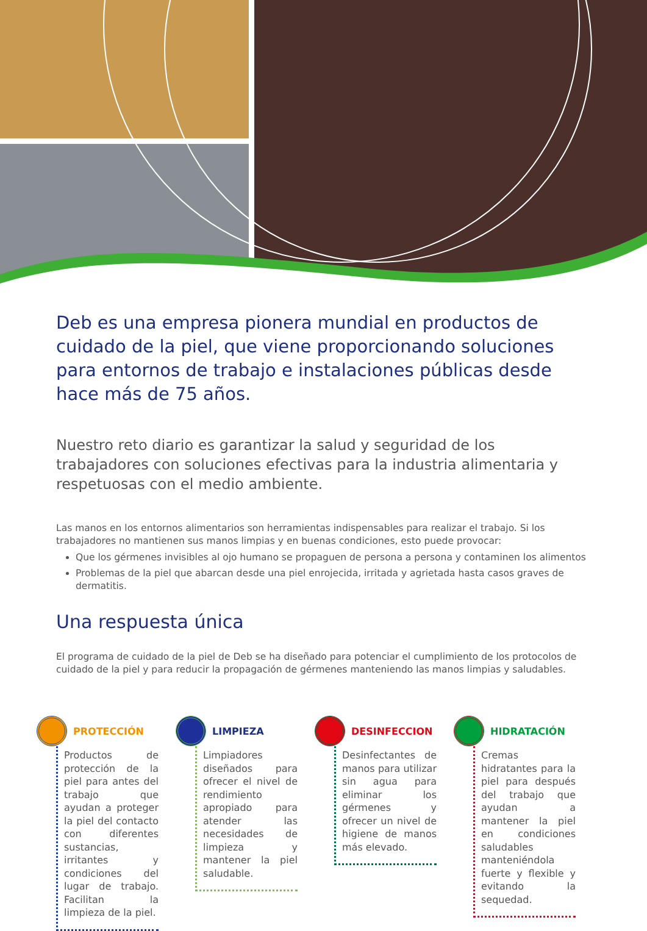Deb es una empresa pionera mundial en productos de cuidado de la piel, que viene proporcionando soluciones para entornos de trabajo e instalaciones públicas desde hace más de 75 años.
Nuestro reto diario es garantizar la salud y seguridad de los trabajadores con soluciones efectivas para la industria alimentaria y respetuosas con el medio ambiente.
Las manos en los entornos alimentarios son herramientas indispensables para realizar el trabajo. Si los trabajadores no mantienen sus manos limpias y en buenas condiciones, esto puede provocar:
Que los gérmenes invisibles al ojo humano se propaguen de persona a persona y contaminen los alimentos
Problemas de la piel que abarcan desde una piel enrojecida, irritada y agrietada hasta casos graves de dermatitis.
Una respuesta única
El programa de cuidado de la piel de Deb se ha diseñado para potenciar el cumplimiento de los protocolos de cuidado de la piel y para reducir la propagación de gérmenes manteniendo las manos limpias y saludables.
PROTECCIÓN
Productos de protección de la piel para antes del trabajo que ayudan a proteger la piel del contacto con diferentes sustancias, irritantes y condiciones del lugar de trabajo. Facilitan la limpieza de la piel.
LIMPIEZA
Limpiadores diseñados para ofrecer el nivel de rendimiento apropiado para atender las necesidades de limpieza y mantener la piel saludable.
DESINFECCION
Desinfectantes de manos para utilizar sin agua para eliminar los gérmenes y ofrecer un nivel de higiene de manos más elevado.
HIDRATACIÓN
Cremas hidratantes para la piel para después del trabajo que ayudan a mantener la piel en condiciones saludables manteniéndola fuerte y flexible y evitando la sequedad.